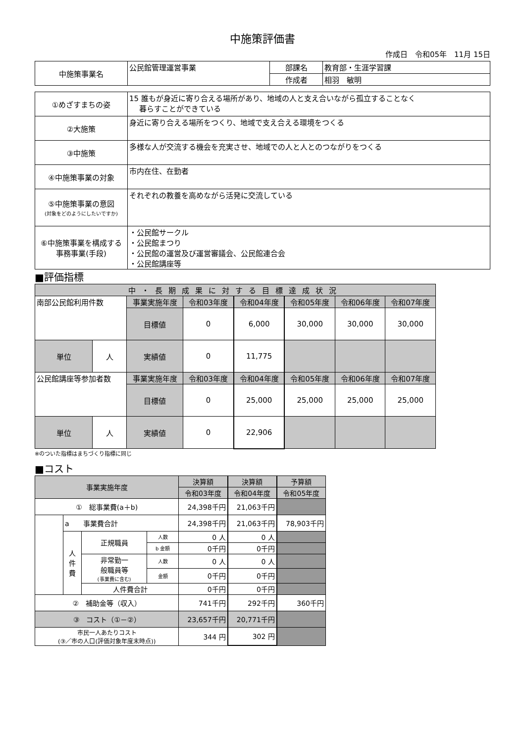中施策評価書
作成日　令和05年　11月 15日
| 中施策事業名 | 公民館管理運営事業 | 部課名 | 教育部・生涯学習課 |
| | | 作成者 | 相羽 敏明 |
| ①めざすまちの姿 | 15 誰もが身近に寄り合える場所があり、地域の人と支え合いながら孤立することなく 暮らすことができている |
| ②大施策 | 身近に寄り合える場所をつくり、地域で支え合える環境をつくる |
| ③中施策 | 多様な人が交流する機会を充実させ、地域での人と人とのつながりをつくる |
| ④中施策事業の対象 | 市内在住、在勤者 |
| ⑤中施策事業の意図 (対象をどのようにしたいですか) | それぞれの教養を高めながら活発に交流している |
| ⑥中施策事業を構成する 事務事業(手段) | ・公民館サークル ・公民館まつり ・公民館の運営及び運営審議会、公民館連合会 ・公民館講座等 |
■評価指標
| 中・長期成果に対する目標達成状況 | | | | | | | |
| 南部公民館利用件数 | | 事業実施年度 | 令和03年度 | 令和04年度 | 令和05年度 | 令和06年度 | 令和07年度 |
| | | 目標値 | 0 | 6,000 | 30,000 | 30,000 | 30,000 |
| | | 実績値 | 0 | 11,775 | | | |
| 単位 | 人 | | | | | | |
| 公民館講座等参加者数 | | 事業実施年度 | 令和03年度 | 令和04年度 | 令和05年度 | 令和06年度 | 令和07年度 |
| | | 目標値 | 0 | 25,000 | 25,000 | 25,000 | 25,000 |
| | | 実績値 | 0 | 22,906 | | | |
| 単位 | 人 | | | | | | |
※のついた指標はまちづくり指標に同じ
■コスト
| 事業実施年度 | | | | 決算額 | 決算額 | 予算額 |
| | | | | 令和03年度 | 令和04年度 | 令和05年度 |
| ① 総事業費(a＋b) | | | | 24,398千円 | 21,063千円 | |
| | a 事業費合計 | | | 24,398千円 | 21,063千円 | 78,903千円 |
| | 人 件 費 | 正規職員 | 人数 | 0 人 | 0 人 | |
| | | | b 金額 | 0千円 | 0千円 | |
| | | 非常勤一 般職員等 (事業費に含む) | 人数 | 0 人 | 0 人 | |
| | | | 金額 | 0千円 | 0千円 | |
| | | 人件費合計 | | 0千円 | 0千円 | |
| ② 補助金等（収入） | | | | 741千円 | 292千円 | 360千円 |
| ③ コスト（①－②） | | | | 23,657千円 | 20,771千円 | |
| 市民一人あたりコスト (③／市の人口(評価対象年度末時点)) | | | | 344 円 | 302 円 | |